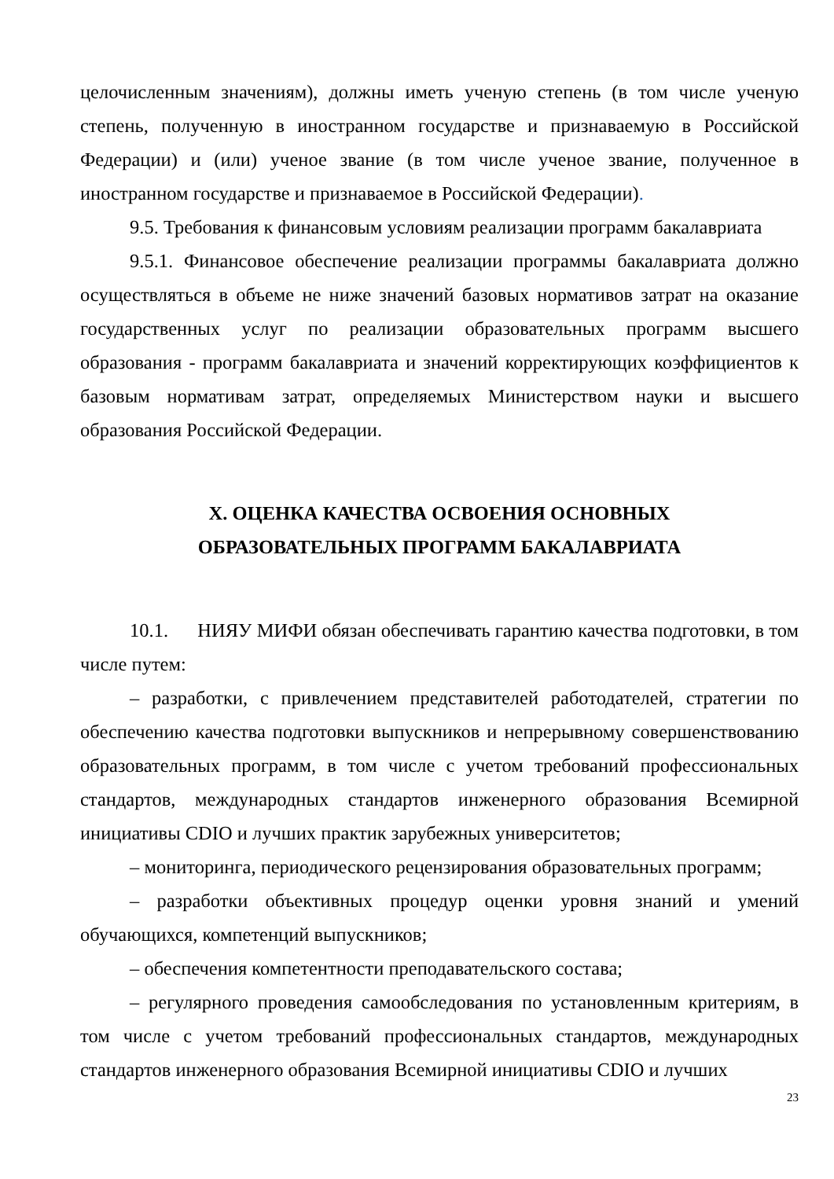целочисленным значениям), должны иметь ученую степень (в том числе ученую степень, полученную в иностранном государстве и признаваемую в Российской Федерации) и (или) ученое звание (в том числе ученое звание, полученное в иностранном государстве и признаваемое в Российской Федерации).
9.5. Требования к финансовым условиям реализации программ бакалавриата
9.5.1. Финансовое обеспечение реализации программы бакалавриата должно осуществляться в объеме не ниже значений базовых нормативов затрат на оказание государственных услуг по реализации образовательных программ высшего образования - программ бакалавриата и значений корректирующих коэффициентов к базовым нормативам затрат, определяемых Министерством науки и высшего образования Российской Федерации.
X. ОЦЕНКА КАЧЕСТВА ОСВОЕНИЯ ОСНОВНЫХ
ОБРАЗОВАТЕЛЬНЫХ ПРОГРАММ БАКАЛАВРИАТА
10.1. НИЯУ МИФИ обязан обеспечивать гарантию качества подготовки, в том числе путем:
– разработки, с привлечением представителей работодателей, стратегии по обеспечению качества подготовки выпускников и непрерывному совершенствованию образовательных программ, в том числе с учетом требований профессиональных стандартов, международных стандартов инженерного образования Всемирной инициативы CDIO и лучших практик зарубежных университетов;
– мониторинга, периодического рецензирования образовательных программ;
– разработки объективных процедур оценки уровня знаний и умений обучающихся, компетенций выпускников;
– обеспечения компетентности преподавательского состава;
– регулярного проведения самообследования по установленным критериям, в том числе с учетом требований профессиональных стандартов, международных стандартов инженерного образования Всемирной инициативы CDIO и лучших
23